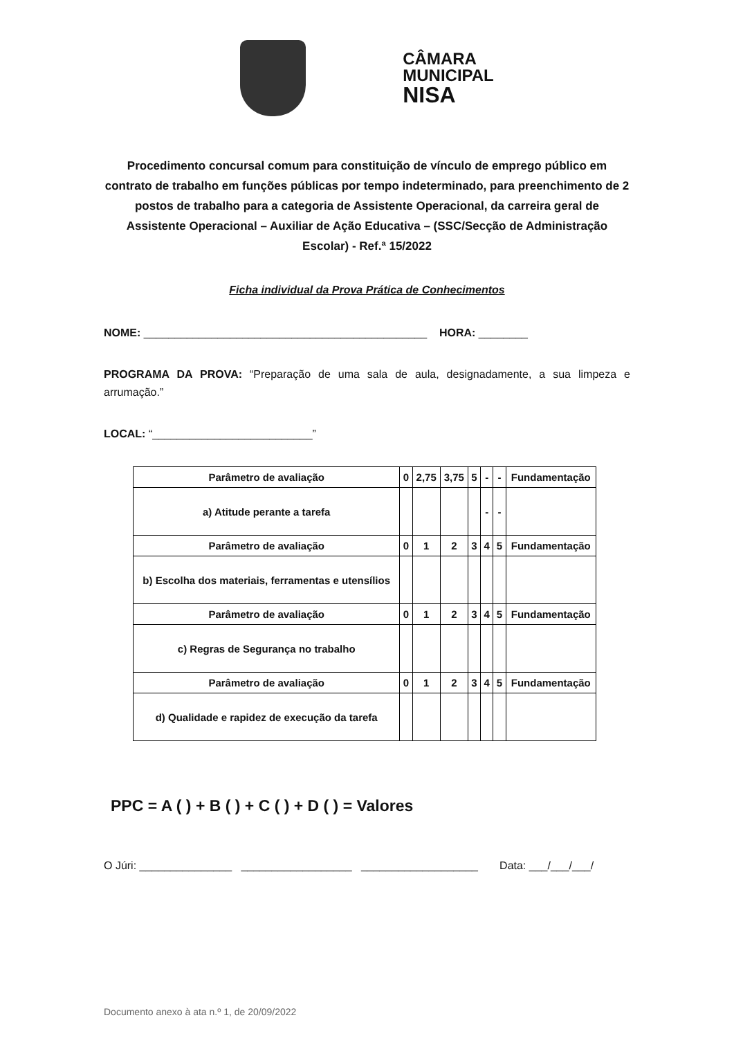CÂMARA
MUNICIPAL
NISA
Procedimento concursal comum para constituição de vínculo de emprego público em contrato de trabalho em funções públicas por tempo indeterminado, para preenchimento de 2 postos de trabalho para a categoria de Assistente Operacional, da carreira geral de Assistente Operacional – Auxiliar de Ação Educativa – (SSC/Secção de Administração Escolar) - Ref.ª 15/2022
Ficha individual da Prova Prática de Conhecimentos
NOME: ______________________________________________ HORA: ________
PROGRAMA DA PROVA: “Preparação de uma sala de aula, designadamente, a sua limpeza e arrumação.”
LOCAL: “__________________________”
| Parâmetro de avaliação | 0 | 2,75 | 3,75 | 5 | - | - | Fundamentação |
| a) Atitude perante a tarefa | | | | | - | - | |
| Parâmetro de avaliação | 0 | 1 | 2 | 3 | 4 | 5 | Fundamentação |
| b) Escolha dos materiais, ferramentas e utensílios | | | | | | | |
| Parâmetro de avaliação | 0 | 1 | 2 | 3 | 4 | 5 | Fundamentação |
| c) Regras de Segurança no trabalho | | | | | | | |
| Parâmetro de avaliação | 0 | 1 | 2 | 3 | 4 | 5 | Fundamentação |
| d) Qualidade e rapidez de execução da tarefa | | | | | | | |
PPC = A ( ) + B ( ) + C ( ) + D ( ) = Valores
O Júri: _______________ __________________ ___________________ Data: ___/___/___/
Documento anexo à ata n.º 1, de 20/09/2022